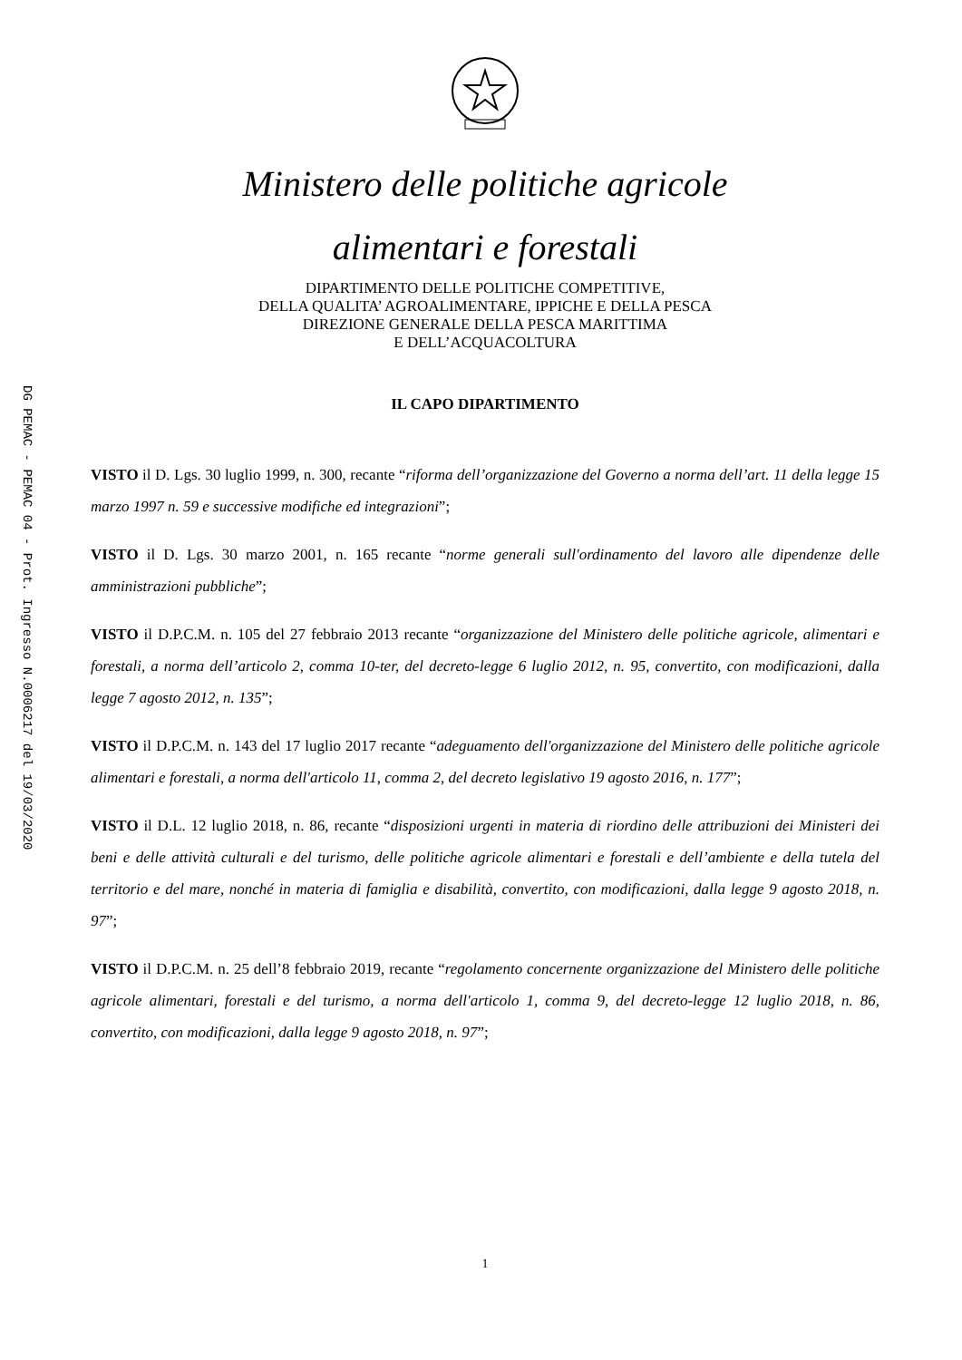DG PEMAC - PEMAC 04 - Prot. Ingresso N.0006217 del 19/03/2020
Ministero delle politiche agricole
alimentari e forestali
DIPARTIMENTO DELLE POLITICHE COMPETITIVE,
DELLA QUALITA’ AGROALIMENTARE, IPPICHE E DELLA PESCA
DIREZIONE GENERALE DELLA PESCA MARITTIMA
E DELL’ACQUACOLTURA
IL CAPO DIPARTIMENTO
VISTO il D. Lgs. 30 luglio 1999, n. 300, recante “riforma dell’organizzazione del Governo a norma dell’art. 11 della legge 15 marzo 1997 n. 59 e successive modifiche ed integrazioni”;
VISTO il D. Lgs. 30 marzo 2001, n. 165 recante “norme generali sull'ordinamento del lavoro alle dipendenze delle amministrazioni pubbliche”;
VISTO il D.P.C.M. n. 105 del 27 febbraio 2013 recante “organizzazione del Ministero delle politiche agricole, alimentari e forestali, a norma dell’articolo 2, comma 10-ter, del decreto-legge 6 luglio 2012, n. 95, convertito, con modificazioni, dalla legge 7 agosto 2012, n. 135”;
VISTO il D.P.C.M. n. 143 del 17 luglio 2017 recante “adeguamento dell'organizzazione del Ministero delle politiche agricole alimentari e forestali, a norma dell'articolo 11, comma 2, del decreto legislativo 19 agosto 2016, n. 177”;
VISTO il D.L. 12 luglio 2018, n. 86, recante “disposizioni urgenti in materia di riordino delle attribuzioni dei Ministeri dei beni e delle attività culturali e del turismo, delle politiche agricole alimentari e forestali e dell’ambiente e della tutela del territorio e del mare, nonché in materia di famiglia e disabilità, convertito, con modificazioni, dalla legge 9 agosto 2018, n. 97”;
VISTO il D.P.C.M. n. 25 dell’8 febbraio 2019, recante “regolamento concernente organizzazione del Ministero delle politiche agricole alimentari, forestali e del turismo, a norma dell'articolo 1, comma 9, del decreto-legge 12 luglio 2018, n. 86, convertito, con modificazioni, dalla legge 9 agosto 2018, n. 97”;
1